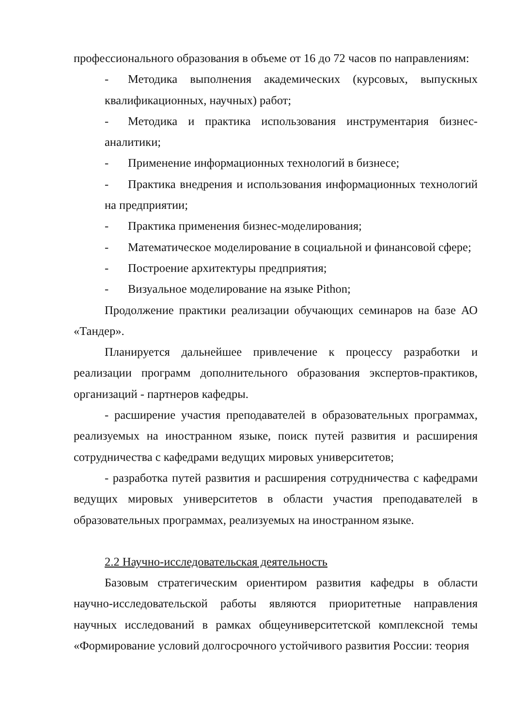профессионального образования в объеме от 16 до 72 часов по направлениям:
- Методика выполнения академических (курсовых, выпускных квалификационных, научных) работ;
- Методика и практика использования инструментария бизнес-аналитики;
- Применение информационных технологий в бизнесе;
- Практика внедрения и использования информационных технологий на предприятии;
- Практика применения бизнес-моделирования;
- Математическое моделирование в социальной и финансовой сфере;
- Построение архитектуры предприятия;
- Визуальное моделирование на языке Pithon;
Продолжение практики реализации обучающих семинаров на базе АО «Тандер».
Планируется дальнейшее привлечение к процессу разработки и реализации программ дополнительного образования экспертов-практиков, организаций - партнеров кафедры.
- расширение участия преподавателей в образовательных программах, реализуемых на иностранном языке, поиск путей развития и расширения сотрудничества с кафедрами ведущих мировых университетов;
- разработка путей развития и расширения сотрудничества с кафедрами ведущих мировых университетов в области участия преподавателей в образовательных программах, реализуемых на иностранном языке.
2.2 Научно-исследовательская деятельность
Базовым стратегическим ориентиром развития кафедры в области научно-исследовательской работы являются приоритетные направления научных исследований в рамках общеуниверситетской комплексной темы «Формирование условий долгосрочного устойчивого развития России: теория